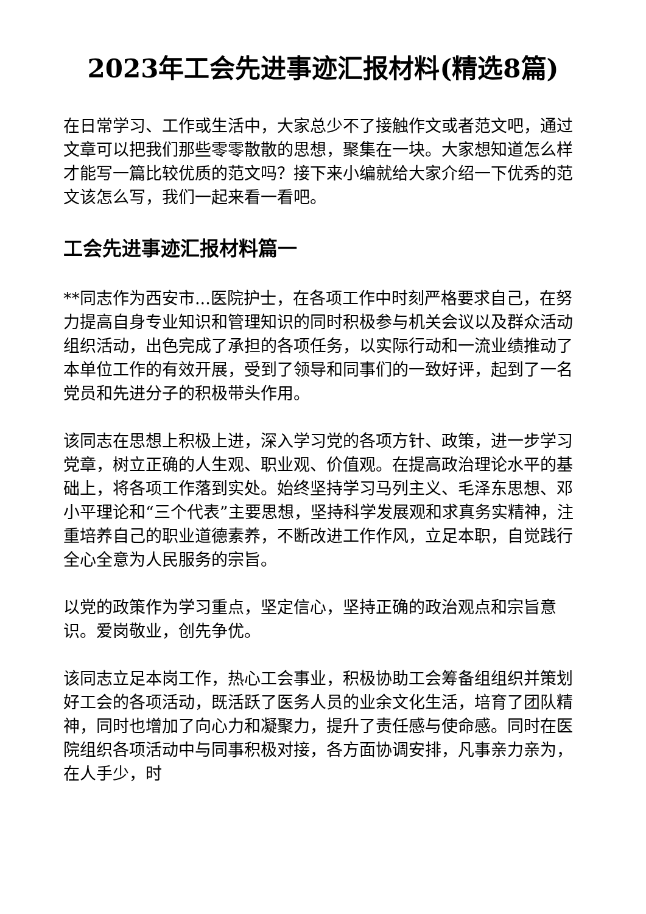2023年工会先进事迹汇报材料(精选8篇)
在日常学习、工作或生活中，大家总少不了接触作文或者范文吧，通过文章可以把我们那些零零散散的思想，聚集在一块。大家想知道怎么样才能写一篇比较优质的范文吗？接下来小编就给大家介绍一下优秀的范文该怎么写，我们一起来看一看吧。
工会先进事迹汇报材料篇一
**同志作为西安市...医院护士，在各项工作中时刻严格要求自己，在努力提高自身专业知识和管理知识的同时积极参与机关会议以及群众活动组织活动，出色完成了承担的各项任务，以实际行动和一流业绩推动了本单位工作的有效开展，受到了领导和同事们的一致好评，起到了一名党员和先进分子的积极带头作用。
该同志在思想上积极上进，深入学习党的各项方针、政策，进一步学习党章，树立正确的人生观、职业观、价值观。在提高政治理论水平的基础上，将各项工作落到实处。始终坚持学习马列主义、毛泽东思想、邓小平理论和“三个代表”主要思想，坚持科学发展观和求真务实精神，注重培养自己的职业道德素养，不断改进工作作风，立足本职，自觉践行全心全意为人民服务的宗旨。
以党的政策作为学习重点，坚定信心，坚持正确的政治观点和宗旨意识。爱岗敬业，创先争优。
该同志立足本岗工作，热心工会事业，积极协助工会筹备组组织并策划好工会的各项活动，既活跃了医务人员的业余文化生活，培育了团队精神，同时也增加了向心力和凝聚力，提升了责任感与使命感。同时在医院组织各项活动中与同事积极对接，各方面协调安排，凡事亲力亲为，在人手少，时